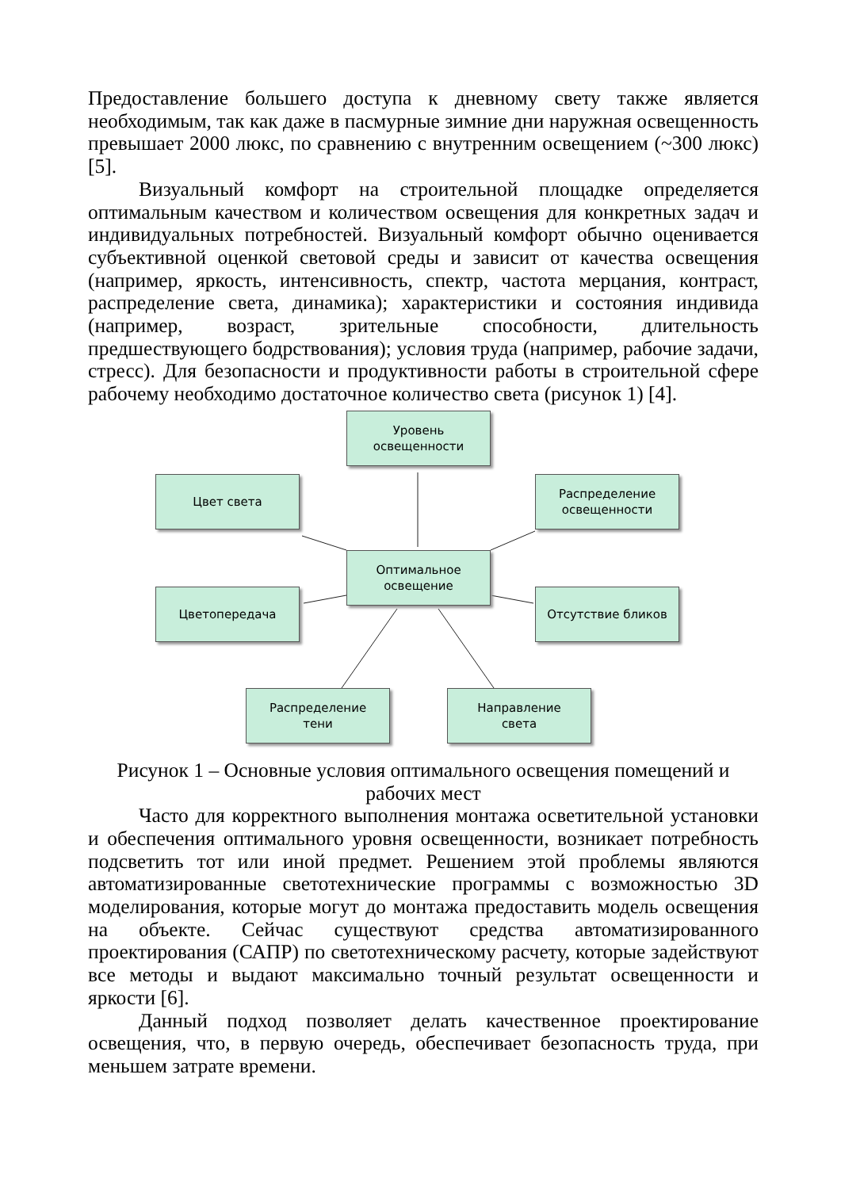Предоставление большего доступа к дневному свету также является необходимым, так как даже в пасмурные зимние дни наружная освещенность превышает 2000 люкс, по сравнению с внутренним освещением (~300 люкс) [5].
Визуальный комфорт на строительной площадке определяется оптимальным качеством и количеством освещения для конкретных задач и индивидуальных потребностей. Визуальный комфорт обычно оценивается субъективной оценкой световой среды и зависит от качества освещения (например, яркость, интенсивность, спектр, частота мерцания, контраст, распределение света, динамика); характеристики и состояния индивида (например, возраст, зрительные способности, длительность предшествующего бодрствования); условия труда (например, рабочие задачи, стресс). Для безопасности и продуктивности работы в строительной сфере рабочему необходимо достаточное количество света (рисунок 1) [4].
Уровень
освещенности
Цвет света
Распределение
освещенности
Оптимальное
освещение
Цветопередача Отсутствие бликов
Распределение
тени
Направление
света
Рисунок 1 – Основные условия оптимального освещения помещений и
рабочих мест
Часто для корректного выполнения монтажа осветительной установки и обеспечения оптимального уровня освещенности, возникает потребность подсветить тот или иной предмет. Решением этой проблемы являются автоматизированные светотехнические программы с возможностью 3D моделирования, которые могут до монтажа предоставить модель освещения на объекте. Сейчас существуют средства автоматизированного проектирования (САПР) по светотехническому расчету, которые задействуют все методы и выдают максимально точный результат освещенности и яркости [6].
Данный подход позволяет делать качественное проектирование освещения, что, в первую очередь, обеспечивает безопасность труда, при меньшем затрате времени.